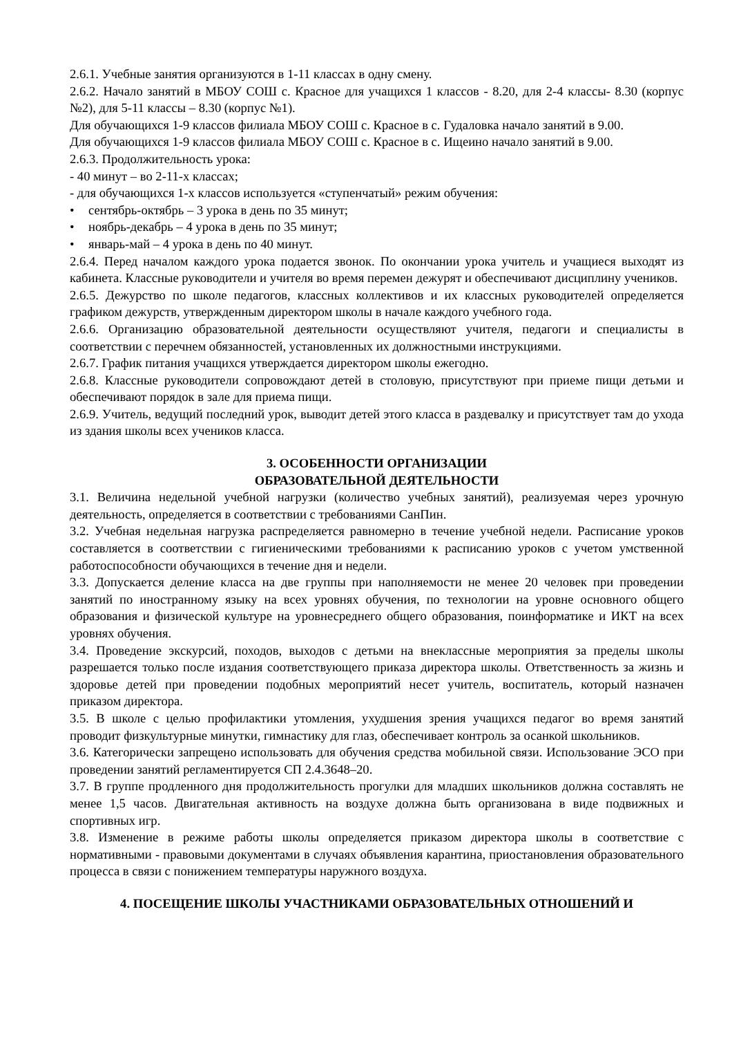2.6.1. Учебные занятия организуются в 1-11 классах в одну смену.
2.6.2. Начало занятий в МБОУ СОШ с. Красное для учащихся 1 классов - 8.20, для 2-4 классы- 8.30 (корпус №2), для 5-11 классы – 8.30 (корпус №1).
Для обучающихся 1-9 классов филиала МБОУ СОШ с. Красное в с. Гудаловка начало занятий в 9.00.
Для обучающихся 1-9 классов филиала МБОУ СОШ с. Красное в с. Ищеино начало занятий в 9.00.
2.6.3. Продолжительность урока:
- 40 минут – во 2-11-х классах;
- для обучающихся 1-х классов используется «ступенчатый» режим обучения:
• сентябрь-октябрь – 3 урока в день по 35 минут;
• ноябрь-декабрь – 4 урока в день по 35 минут;
• январь-май – 4 урока в день по 40 минут.
2.6.4. Перед началом каждого урока подается звонок. По окончании урока учитель и учащиеся выходят из кабинета. Классные руководители и учителя во время перемен дежурят и обеспечивают дисциплину учеников.
2.6.5. Дежурство по школе педагогов, классных коллективов и их классных руководителей определяется графиком дежурств, утвержденным директором школы в начале каждого учебного года.
2.6.6. Организацию образовательной деятельности осуществляют учителя, педагоги и специалисты в соответствии с перечнем обязанностей, установленных их должностными инструкциями.
2.6.7. График питания учащихся утверждается директором школы ежегодно.
2.6.8. Классные руководители сопровождают детей в столовую, присутствуют при приеме пищи детьми и обеспечивают порядок в зале для приема пищи.
2.6.9. Учитель, ведущий последний урок, выводит детей этого класса в раздевалку и присутствует там до ухода из здания школы всех учеников класса.
3. ОСОБЕННОСТИ ОРГАНИЗАЦИИ
ОБРАЗОВАТЕЛЬНОЙ ДЕЯТЕЛЬНОСТИ
3.1. Величина недельной учебной нагрузки (количество учебных занятий), реализуемая через урочную деятельность, определяется в соответствии с требованиями СанПин.
3.2. Учебная недельная нагрузка распределяется равномерно в течение учебной недели. Расписание уроков составляется в соответствии с гигиеническими требованиями к расписанию уроков с учетом умственной работоспособности обучающихся в течение дня и недели.
3.3. Допускается деление класса на две группы при наполняемости не менее 20 человек при проведении занятий по иностранному языку на всех уровнях обучения, по технологии на уровне основного общего образования и физической культуре на уровнесреднего общего образования, поинформатике и ИКТ на всех уровнях обучения.
3.4. Проведение экскурсий, походов, выходов с детьми на внеклассные мероприятия за пределы школы разрешается только после издания соответствующего приказа директора школы. Ответственность за жизнь и здоровье детей при проведении подобных мероприятий несет учитель, воспитатель, который назначен приказом директора.
3.5. В школе с целью профилактики утомления, ухудшения зрения учащихся педагог во время занятий проводит физкультурные минутки, гимнастику для глаз, обеспечивает контроль за осанкой школьников.
3.6. Категорически запрещено использовать для обучения средства мобильной связи. Использование ЭСО при проведении занятий регламентируется СП 2.4.3648–20.
3.7. В группе продленного дня продолжительность прогулки для младших школьников должна составлять не менее 1,5 часов. Двигательная активность на воздухе должна быть организована в виде подвижных и спортивных игр.
3.8. Изменение в режиме работы школы определяется приказом директора школы в соответствие с нормативными - правовыми документами в случаях объявления карантина, приостановления образовательного процесса в связи с понижением температуры наружного воздуха.
4. ПОСЕЩЕНИЕ ШКОЛЫ УЧАСТНИКАМИ ОБРАЗОВАТЕЛЬНЫХ ОТНОШЕНИЙ И